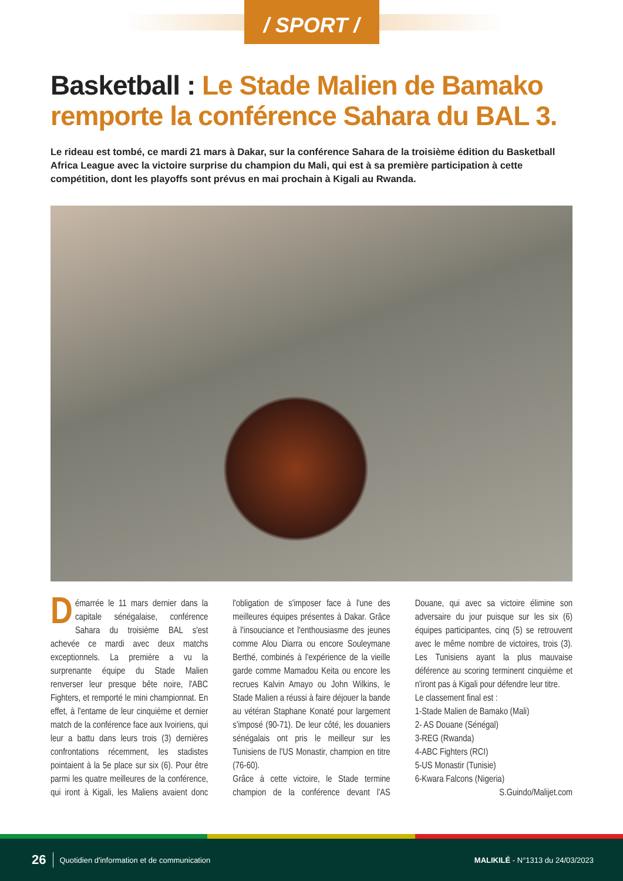/ SPORT /
Basketball : Le Stade Malien de Bamako remporte la conférence Sahara du BAL 3.
Le rideau est tombé, ce mardi 21 mars à Dakar, sur la conférence Sahara de la troisième édition du Basketball Africa League avec la victoire surprise du champion du Mali, qui est à sa première participation à cette compétition, dont les playoffs sont prévus en mai prochain à Kigali au Rwanda.
Démarrée le 11 mars dernier dans la capitale sénégalaise, conférence Sahara du troisième BAL s'est achevée ce mardi avec deux matchs exceptionnels. La première a vu la surprenante équipe du Stade Malien renverser leur presque bête noire, l'ABC Fighters, et remporté le mini championnat. En effet, à l'entame de leur cinquième et dernier match de la conférence face aux Ivoiriens, qui leur a battu dans leurs trois (3) dernières confrontations récemment, les stadistes pointaient à la 5e place sur six (6). Pour être parmi les quatre meilleures de la conférence, qui iront à Kigali, les Maliens avaient donc l'obligation de s'imposer face à l'une des meilleures équipes présentes à Dakar. Grâce à l'insouciance et l'enthousiasme des jeunes comme Alou Diarra ou encore Souleymane Berthé, combinés à l'expérience de la vieille garde comme Mamadou Keita ou encore les recrues Kalvin Amayo ou John Wilkins, le Stade Malien a réussi à faire déjouer la bande au vétéran Staphane Konaté pour largement s'imposé (90-71). De leur côté, les douaniers sénégalais ont pris le meilleur sur les Tunisiens de l'US Monastir, champion en titre (76-60).
Grâce à cette victoire, le Stade termine champion de la conférence devant l'AS Douane, qui avec sa victoire élimine son adversaire du jour puisque sur les six (6) équipes participantes, cinq (5) se retrouvent avec le même nombre de victoires, trois (3). Les Tunisiens ayant la plus mauvaise déférence au scoring terminent cinquième et n'iront pas à Kigali pour défendre leur titre.
Le classement final est :
1-Stade Malien de Bamako (Mali)
2- AS Douane (Sénégal)
3-REG (Rwanda)
4-ABC Fighters (RCI)
5-US Monastir (Tunisie)
6-Kwara Falcons (Nigeria)
S.Guindo/Malijet.com
26 Quotidien d'information et de communication MALIKILÉ - N°1313 du 24/03/2023